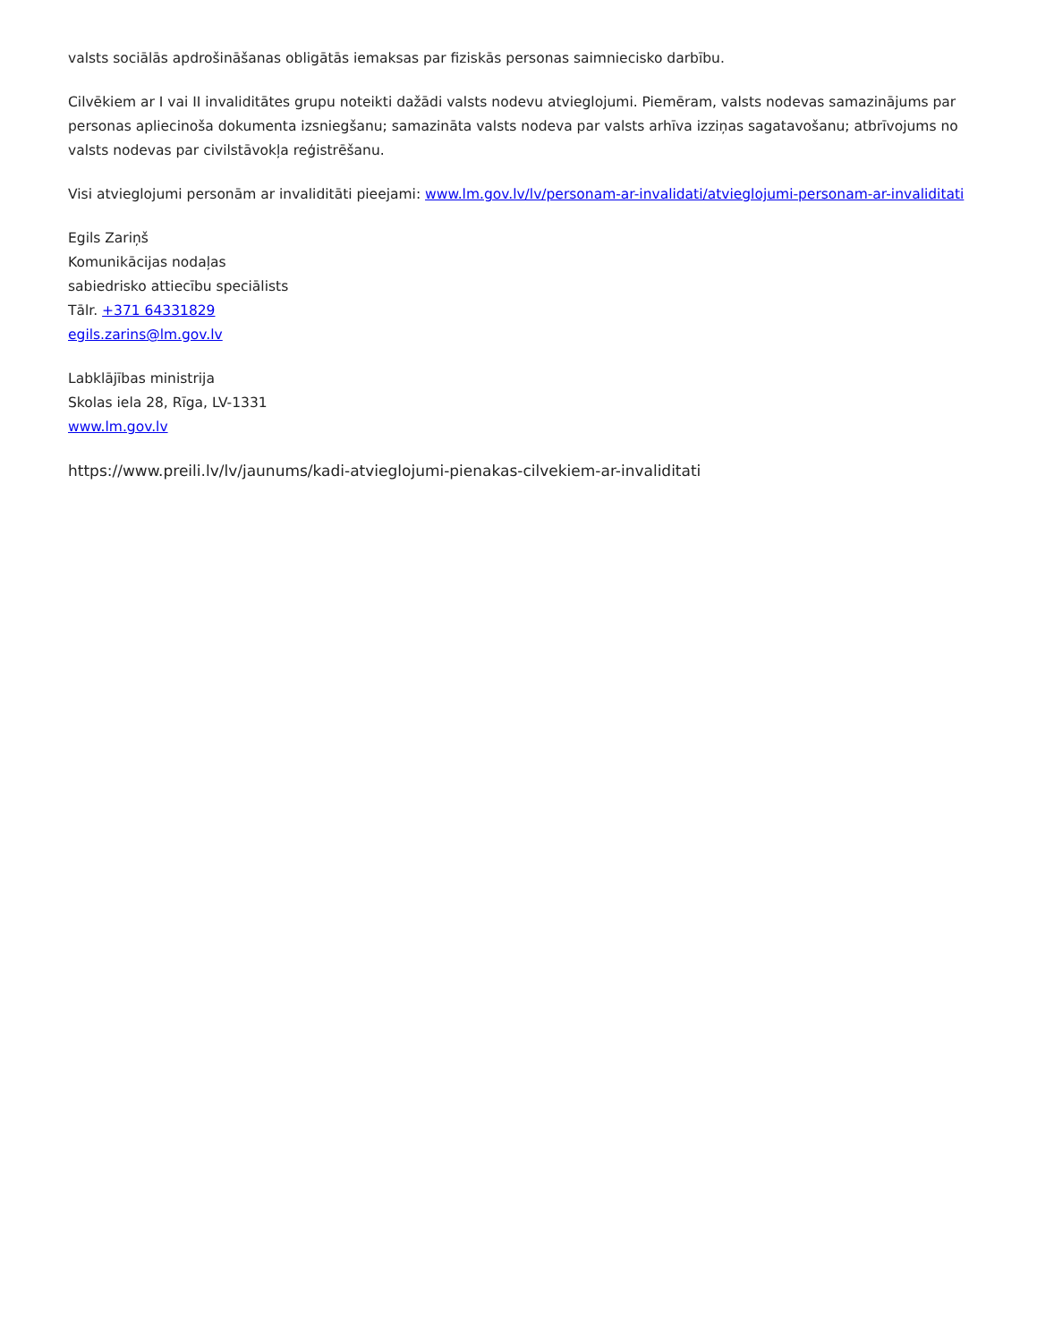valsts sociālās apdrošināšanas obligātās iemaksas par fiziskās personas saimniecisko darbību.
Cilvēkiem ar I vai II invaliditātes grupu noteikti dažādi valsts nodevu atvieglojumi. Piemēram, valsts nodevas samazinājums par personas apliecinoša dokumenta izsniegšanu; samazināta valsts nodeva par valsts arhīva izziņas sagatavošanu; atbrīvojums no valsts nodevas par civilstāvokļa reģistrēšanu.
Visi atvieglojumi personām ar invaliditāti pieejami: www.lm.gov.lv/lv/personam-ar-invalidati/atvieglojumi-personam-ar-invaliditati
Egils Zariņš
Komunikācijas nodaļas
sabiedrisko attiecību speciālists
Tālr. +371 64331829
egils.zarins@lm.gov.lv
Labklājības ministrija
Skolas iela 28, Rīga, LV-1331
www.lm.gov.lv
https://www.preili.lv/lv/jaunums/kadi-atvieglojumi-pienakas-cilvekiem-ar-invaliditati